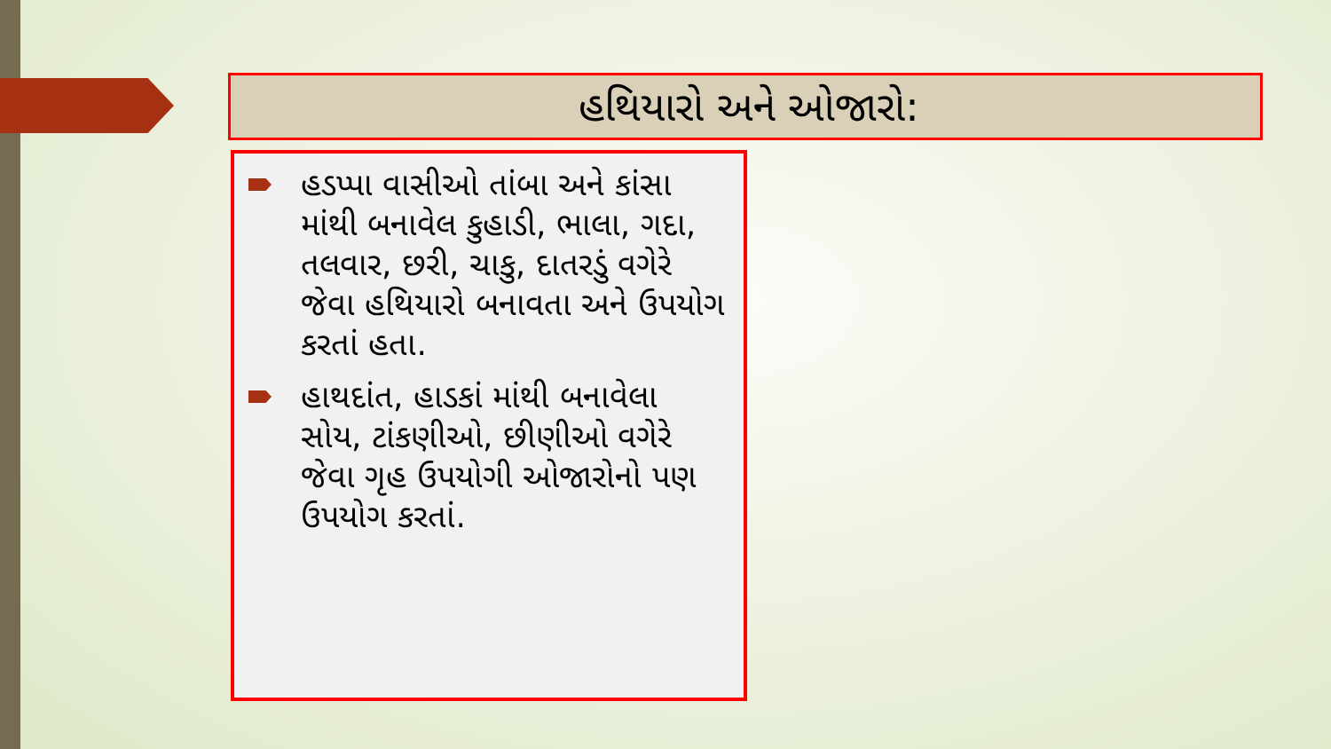હથિયારો અને ઓજારો:
હડપ્પા વાસીઓ તાંબા અને કાંસા માંથી બનાવેલ કુહાડી, ભાલા, ગદા, તલવાર, છરી, ચાકુ, દાતરડું વગેરે જેવા હથિયારો બનાવતા અને ઉપયોગ કરતાં હતા.
હાથદાંત, હાડકાં માંથી બનાવેલા સોય, ટાંકણીઓ, છીણીઓ વગેરે જેવા ગૃહ ઉપયોગી ઓજારોનો પણ ઉપયોગ કરતાં.